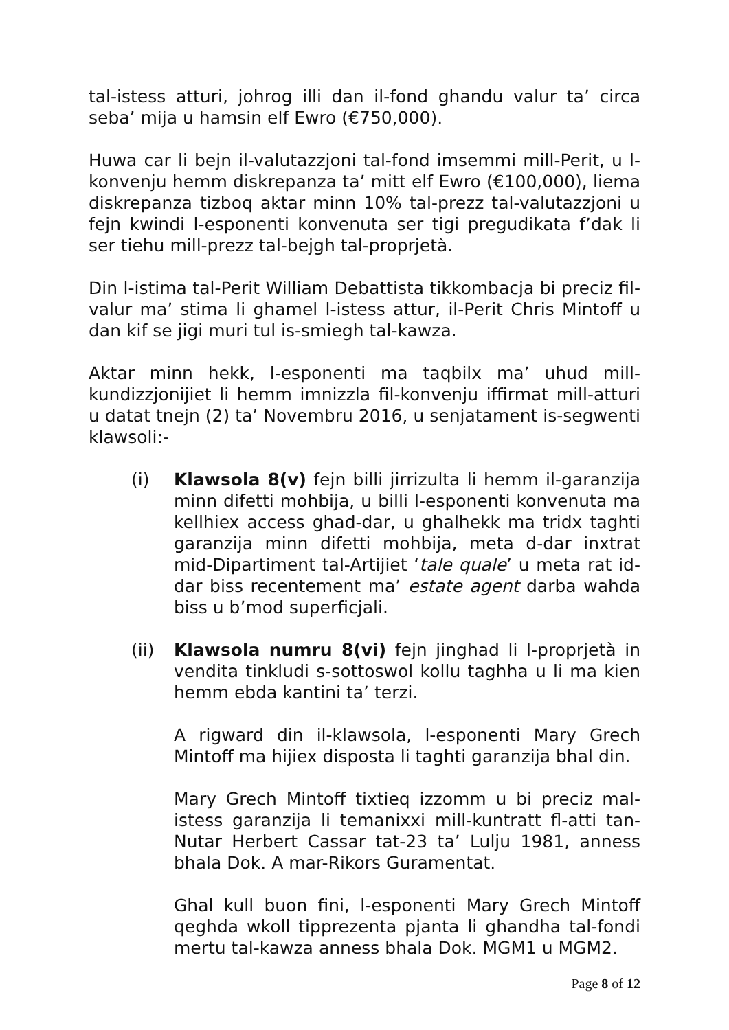tal-istess atturi, johrog illi dan il-fond ghandu valur ta’ circa seba’ mija u hamsin elf Ewro (€750,000).
Huwa car li bejn il-valutazzjoni tal-fond imsemmi mill-Perit, u l-konvenju hemm diskrepanza ta’ mitt elf Ewro (€100,000), liema diskrepanza tizboq aktar minn 10% tal-prezz tal-valutazzjoni u fejn kwindi l-esponenti konvenuta ser tigi pregudikata f’dak li ser tiehu mill-prezz tal-bejgh tal-proprjetà.
Din l-istima tal-Perit William Debattista tikkombacja bi preciz fil-valur ma’ stima li ghamel l-istess attur, il-Perit Chris Mintoff u dan kif se jigi muri tul is-smiegh tal-kawza.
Aktar minn hekk, l-esponenti ma taqbilx ma’ uhud mill-kundizzjonijiet li hemm imnizzla fil-konvenju iffirmat mill-atturi u datat tnejn (2) ta’ Novembru 2016, u senjatament is-segwenti klawsoli:-
(i) Klawsola 8(v) fejn billi jirrizulta li hemm il-garanzija minn difetti mohbija, u billi l-esponenti konvenuta ma kellhiex access ghad-dar, u ghalhekk ma tridx taghti garanzija minn difetti mohbija, meta d-dar inxtrat mid-Dipartiment tal-Artijiet ‘tale quale’ u meta rat id-dar biss recentement ma’ estate agent darba wahda biss u b’mod superficjali.
(ii) Klawsola numru 8(vi) fejn jinghad li l-proprjetà in vendita tinkludi s-sottoswol kollu taghha u li ma kien hemm ebda kantini ta’ terzi.
A rigward din il-klawsola, l-esponenti Mary Grech Mintoff ma hijiex disposta li taghti garanzija bhal din.
Mary Grech Mintoff tixtieq izzomm u bi preciz mal-istess garanzija li temanixxi mill-kuntratt fl-atti tan-Nutar Herbert Cassar tat-23 ta’ Lulju 1981, anness bhala Dok. A mar-Rikors Guramentat.
Ghal kull buon fini, l-esponenti Mary Grech Mintoff qeghda wkoll tipprezenta pjanta li ghandha tal-fondi mertu tal-kawza anness bhala Dok. MGM1 u MGM2.
Page 8 of 12